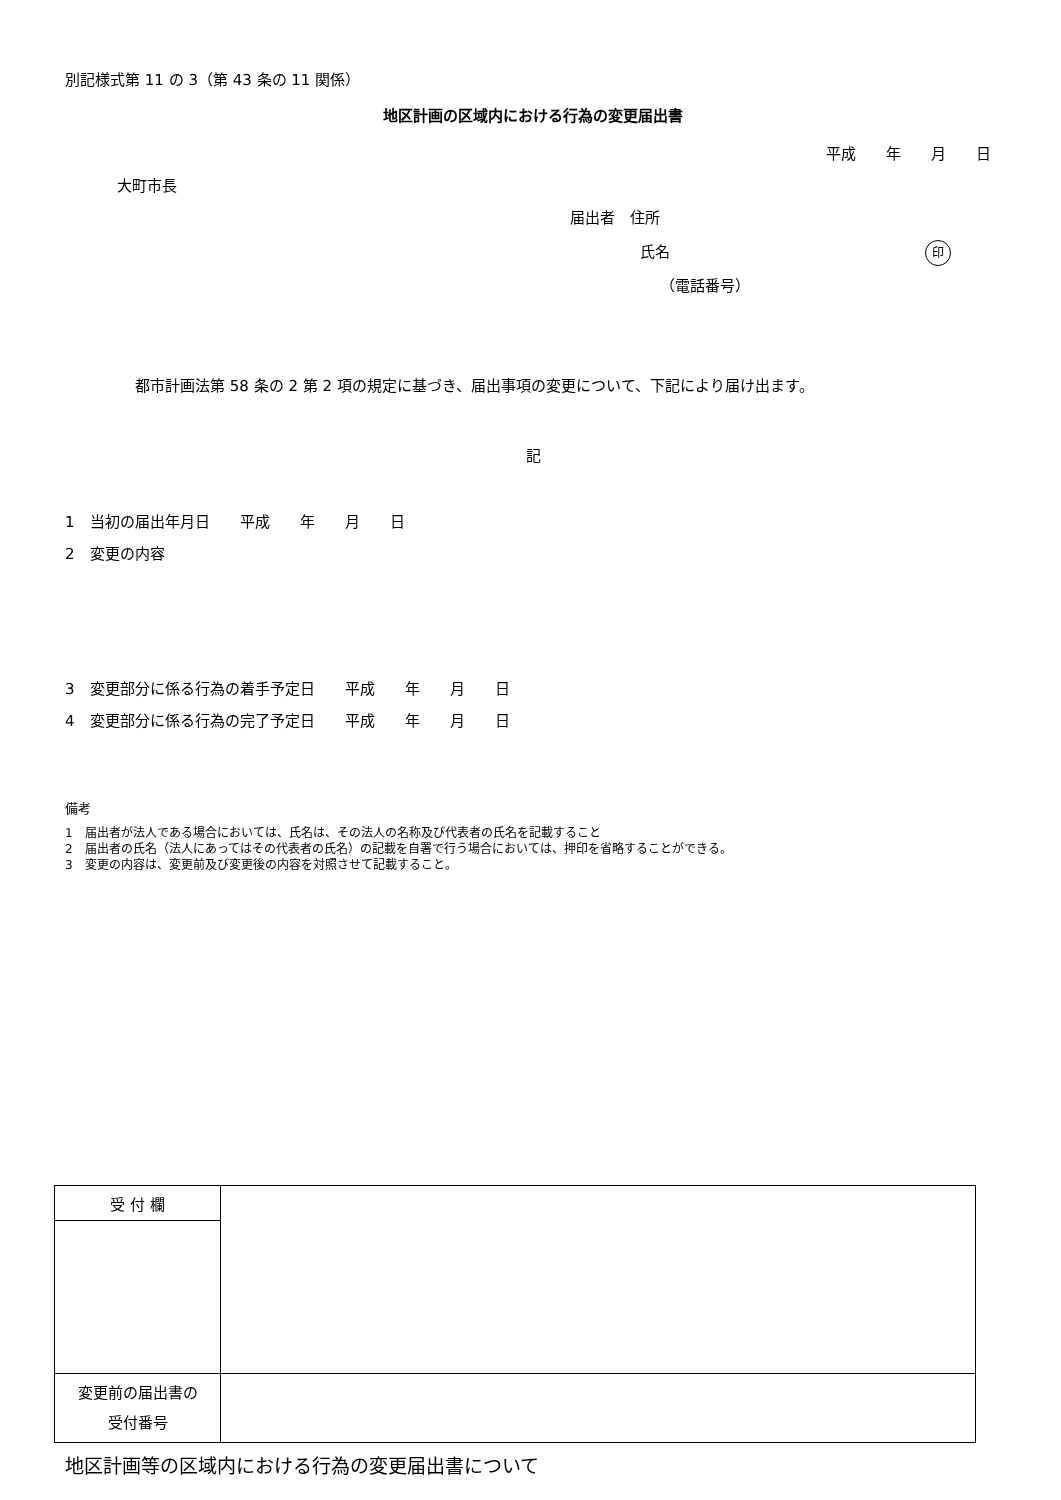別記様式第 11 の 3（第 43 条の 11 関係）
地区計画の区域内における行為の変更届出書
平成　　年　　月　　日
大町市長
届出者　住所
氏名 印
（電話番号）
都市計画法第 58 条の 2 第 2 項の規定に基づき、届出事項の変更について、下記により届け出ます。
記
1　当初の届出年月日　　平成　　年　　月　　日
2　変更の内容
3　変更部分に係る行為の着手予定日　　平成　　年　　月　　日
4　変更部分に係る行為の完了予定日　　平成　　年　　月　　日
備考
1　届出者が法人である場合においては、氏名は、その法人の名称及び代表者の氏名を記載すること
2　届出者の氏名（法人にあってはその代表者の氏名）の記載を自署で行う場合においては、押印を省略することができる。
3　変更の内容は、変更前及び変更後の内容を対照させて記載すること。
| 受 付 欄 | |
| 変更前の届出書の 受付番号 | |
地区計画等の区域内における行為の変更届出書について